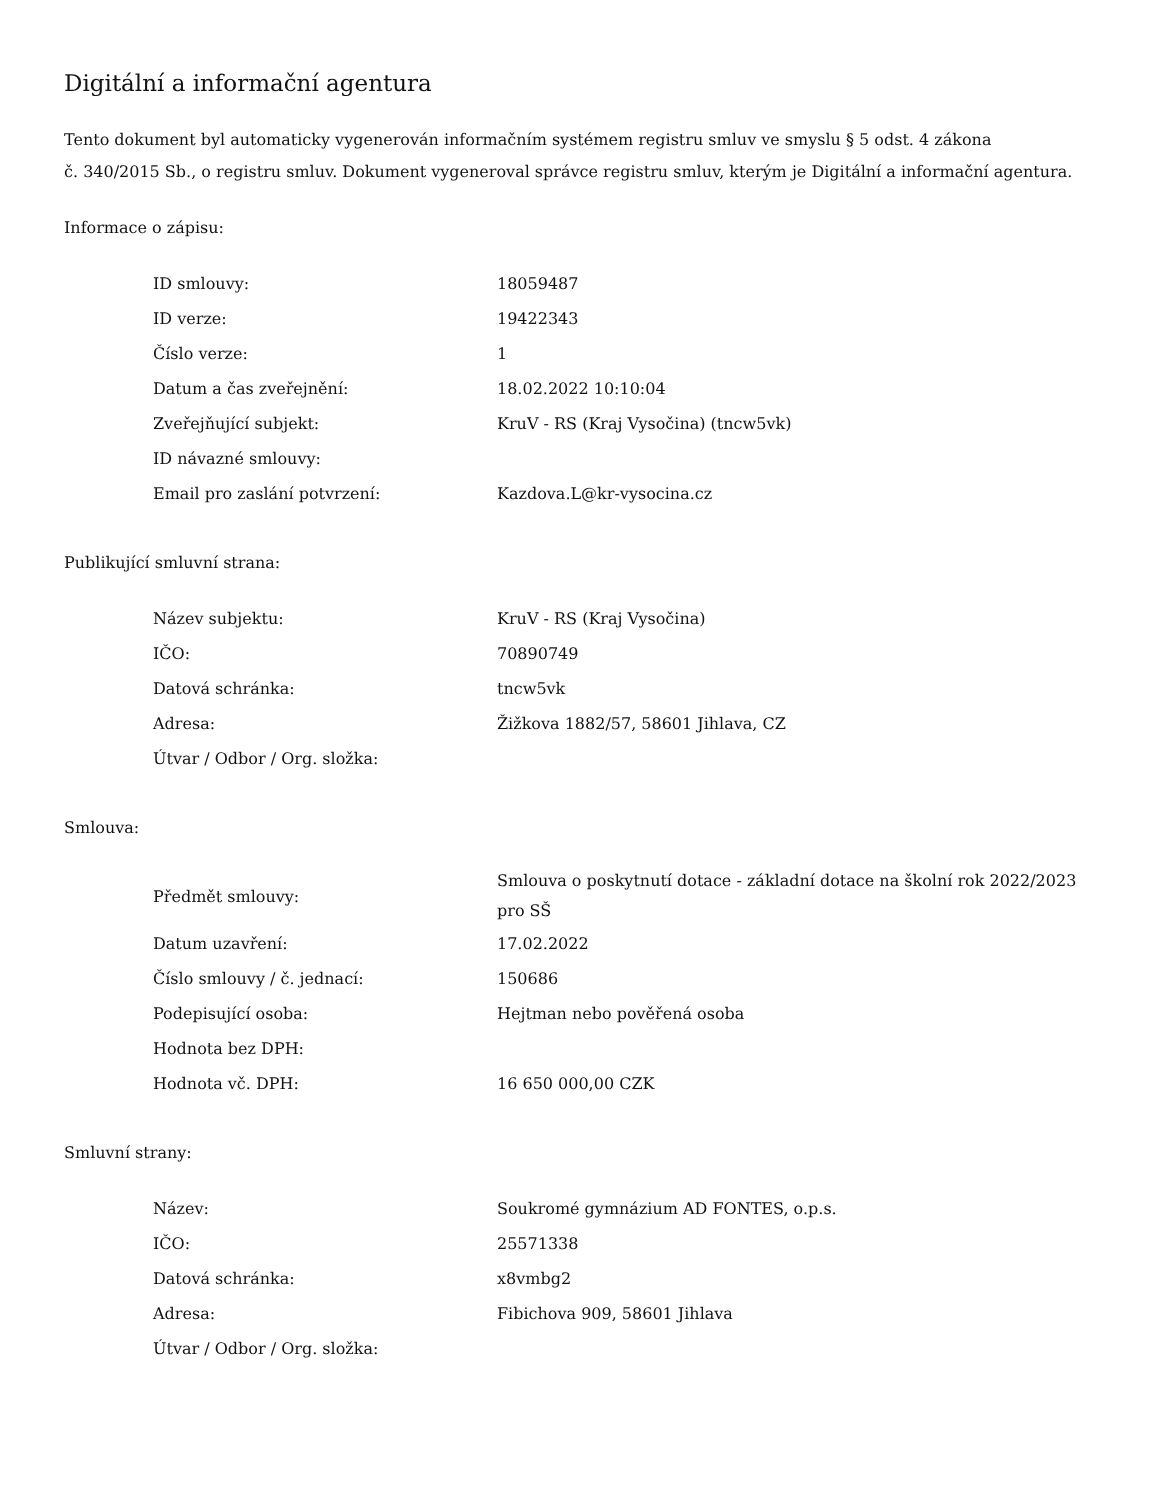Digitální a informační agentura
Tento dokument byl automaticky vygenerován informačním systémem registru smluv ve smyslu § 5 odst. 4 zákona
č. 340/2015 Sb., o registru smluv. Dokument vygeneroval správce registru smluv, kterým je Digitální a informační agentura.
Informace o zápisu:
| ID smlouvy: | 18059487 |
| ID verze: | 19422343 |
| Číslo verze: | 1 |
| Datum a čas zveřejnění: | 18.02.2022 10:10:04 |
| Zveřejňující subjekt: | KruV - RS (Kraj Vysočina) (tncw5vk) |
| ID návazné smlouvy: | |
| Email pro zaslání potvrzení: | Kazdova.L@kr-vysocina.cz |
Publikující smluvní strana:
| Název subjektu: | KruV - RS (Kraj Vysočina) |
| IČO: | 70890749 |
| Datová schránka: | tncw5vk |
| Adresa: | Žižkova 1882/57, 58601 Jihlava, CZ |
| Útvar / Odbor / Org. složka: | |
Smlouva:
| Předmět smlouvy: | Smlouva o poskytnutí dotace - základní dotace na školní rok 2022/2023 pro SŠ |
| Datum uzavření: | 17.02.2022 |
| Číslo smlouvy / č. jednací: | 150686 |
| Podepisující osoba: | Hejtman nebo pověřená osoba |
| Hodnota bez DPH: | |
| Hodnota vč. DPH: | 16 650 000,00 CZK |
Smluvní strany:
| Název: | Soukromé gymnázium AD FONTES, o.p.s. |
| IČO: | 25571338 |
| Datová schránka: | x8vmbg2 |
| Adresa: | Fibichova 909, 58601 Jihlava |
| Útvar / Odbor / Org. složka: | |